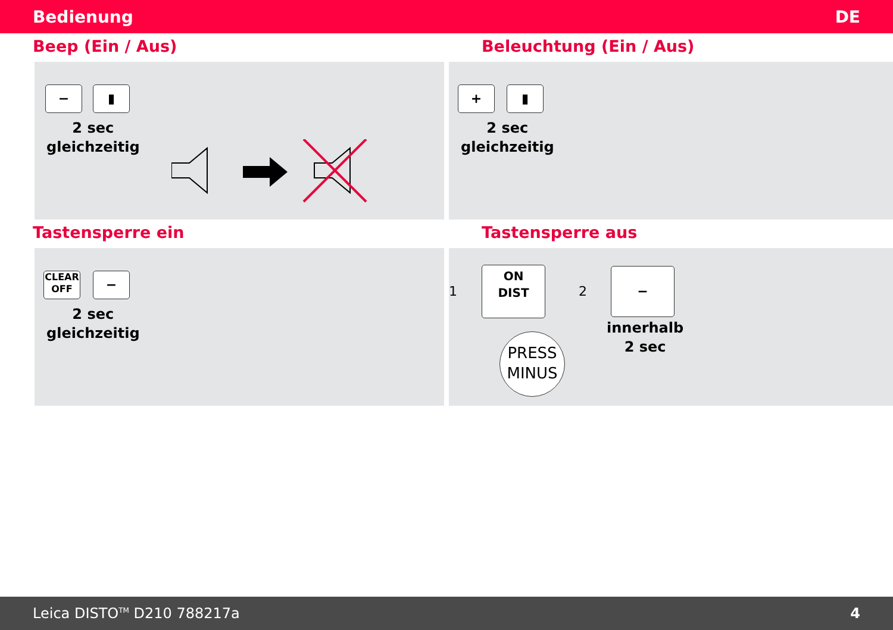Bedienung DE
Beep (Ein / Aus)
− ▮
2 sec
gleichzeitig
Beleuchtung (Ein / Aus)
+ ▮
2 sec
gleichzeitig
Tastensperre ein
CLEAR
OFF
−
2 sec
gleichzeitig
Tastensperre aus
1
ON
DIST
PRESS MINUS
2
−
innerhalb
2 sec
Leica DISTO<sup>TM</sup> D210 788217a 4